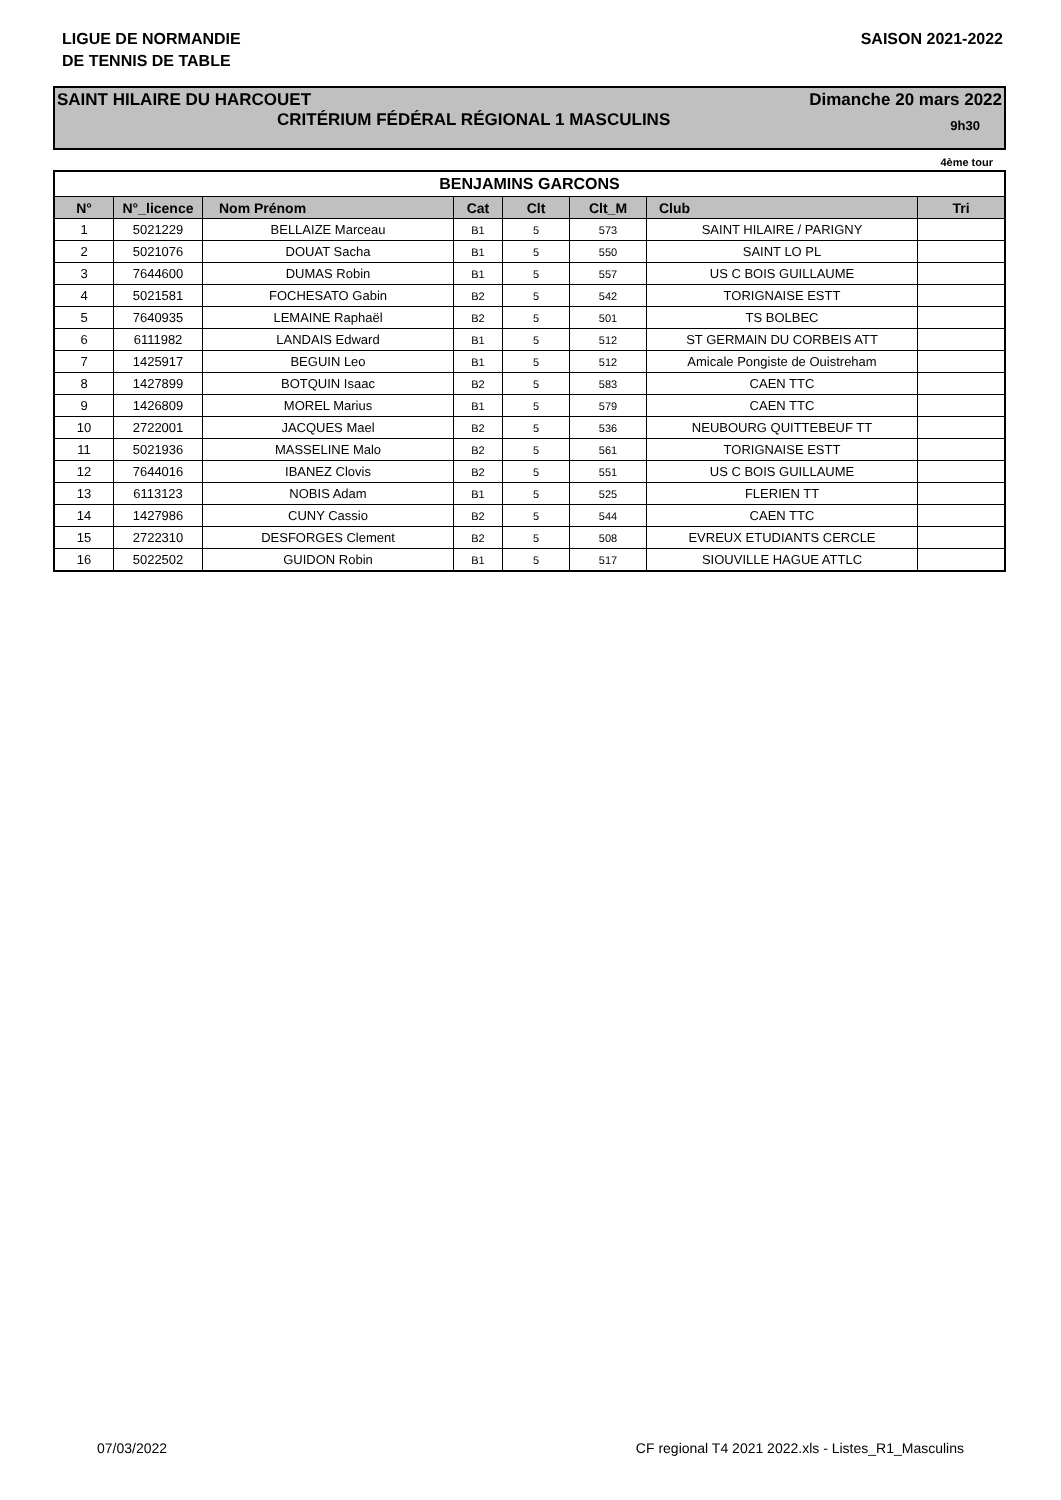LIGUE DE NORMANDIE
DE TENNIS DE TABLE
SAISON 2021-2022
SAINT HILAIRE DU HARCOUET Dimanche 20 mars 2022
CRITÉRIUM FÉDÉRAL RÉGIONAL 1 MASCULINS 9h30
4ème tour
| BENJAMINS GARCONS | | | | | | | |
| --- | --- | --- | --- | --- | --- | --- | --- |
| N° | N°_licence | Nom Prénom | Cat | Clt | Clt_M | Club | Tri |
| 1 | 5021229 | BELLAIZE Marceau | B1 | 5 | 573 | SAINT HILAIRE / PARIGNY | |
| 2 | 5021076 | DOUAT Sacha | B1 | 5 | 550 | SAINT LO PL | |
| 3 | 7644600 | DUMAS Robin | B1 | 5 | 557 | US C BOIS GUILLAUME | |
| 4 | 5021581 | FOCHESATO Gabin | B2 | 5 | 542 | TORIGNAISE ESTT | |
| 5 | 7640935 | LEMAINE Raphaël | B2 | 5 | 501 | TS BOLBEC | |
| 6 | 6111982 | LANDAIS Edward | B1 | 5 | 512 | ST GERMAIN DU CORBEIS ATT | |
| 7 | 1425917 | BEGUIN Leo | B1 | 5 | 512 | Amicale Pongiste de Ouistreham | |
| 8 | 1427899 | BOTQUIN Isaac | B2 | 5 | 583 | CAEN TTC | |
| 9 | 1426809 | MOREL Marius | B1 | 5 | 579 | CAEN TTC | |
| 10 | 2722001 | JACQUES Mael | B2 | 5 | 536 | NEUBOURG QUITTEBEUF TT | |
| 11 | 5021936 | MASSELINE Malo | B2 | 5 | 561 | TORIGNAISE ESTT | |
| 12 | 7644016 | IBANEZ Clovis | B2 | 5 | 551 | US C BOIS GUILLAUME | |
| 13 | 6113123 | NOBIS Adam | B1 | 5 | 525 | FLERIEN TT | |
| 14 | 1427986 | CUNY Cassio | B2 | 5 | 544 | CAEN TTC | |
| 15 | 2722310 | DESFORGES Clement | B2 | 5 | 508 | EVREUX ETUDIANTS CERCLE | |
| 16 | 5022502 | GUIDON Robin | B1 | 5 | 517 | SIOUVILLE HAGUE ATTLC | |
07/03/2022 CF regional T4 2021 2022.xls - Listes_R1_Masculins